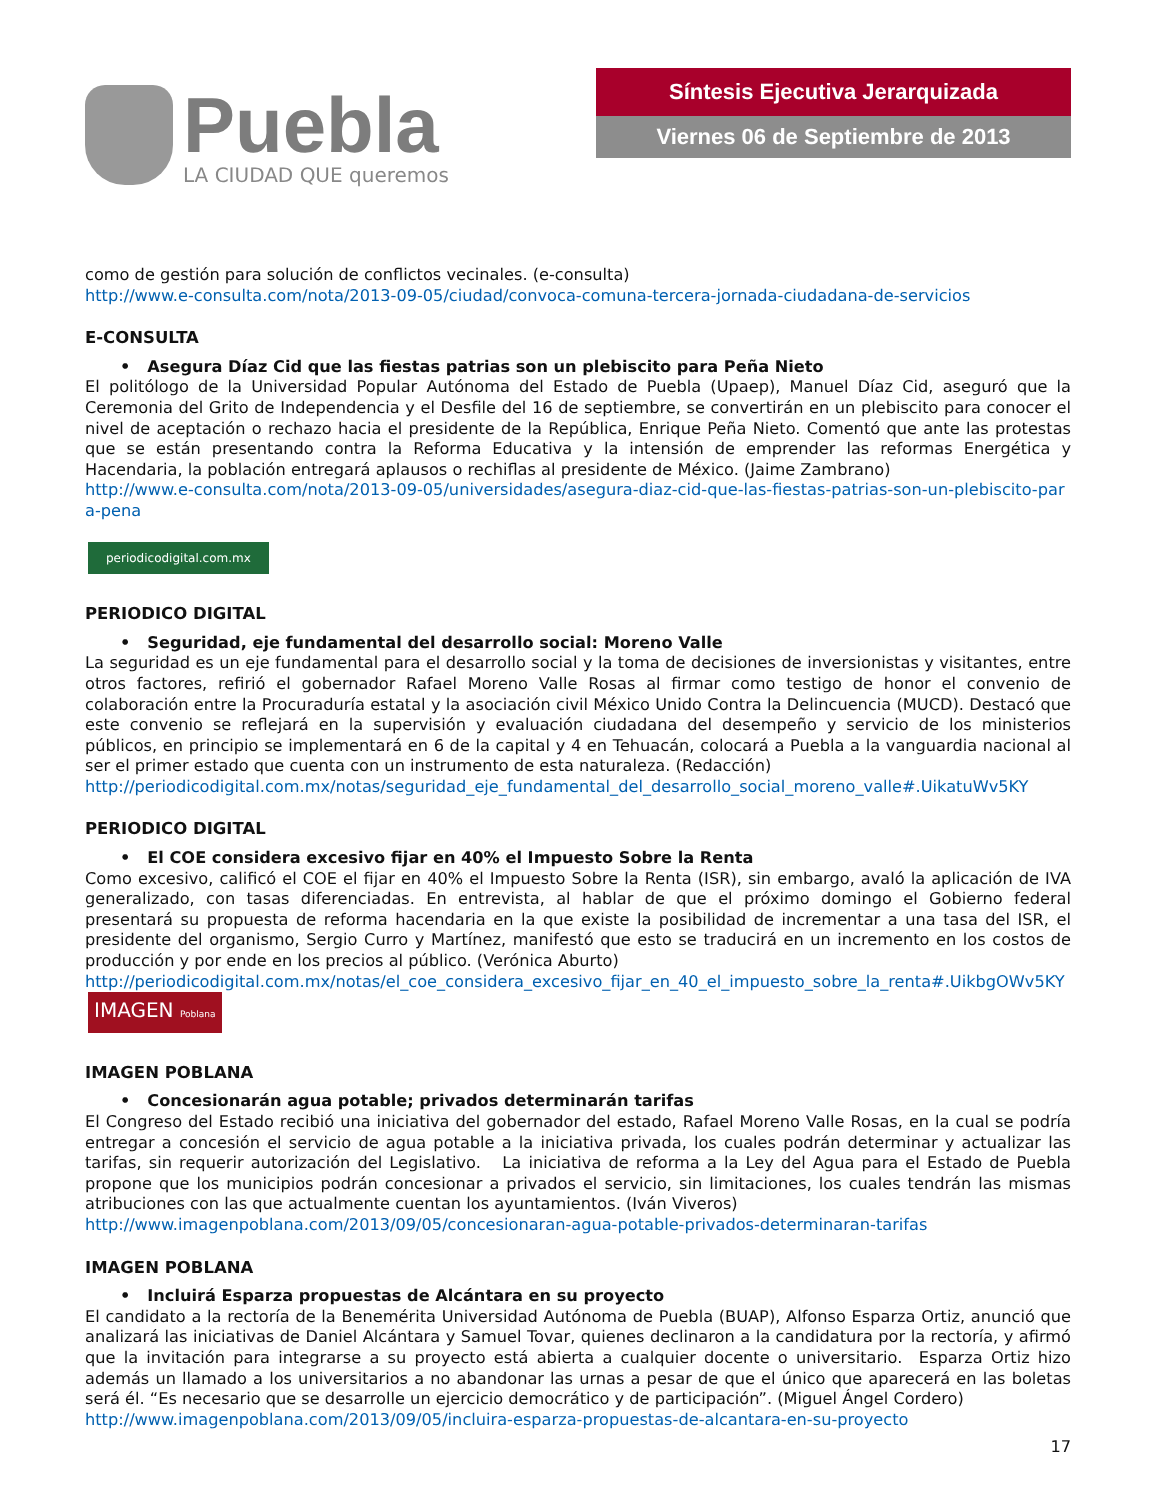Puebla
LA CIUDAD QUE queremos
Síntesis Ejecutiva Jerarquizada
Viernes 06 de Septiembre de 2013
como de gestión para solución de conflictos vecinales. (e-consulta)
http://www.e-consulta.com/nota/2013-09-05/ciudad/convoca-comuna-tercera-jornada-ciudadana-de-servicios
E-CONSULTA
• Asegura Díaz Cid que las fiestas patrias son un plebiscito para Peña Nieto
El politólogo de la Universidad Popular Autónoma del Estado de Puebla (Upaep), Manuel Díaz Cid, aseguró que la Ceremonia del Grito de Independencia y el Desfile del 16 de septiembre, se convertirán en un plebiscito para conocer el nivel de aceptación o rechazo hacia el presidente de la República, Enrique Peña Nieto. Comentó que ante las protestas que se están presentando contra la Reforma Educativa y la intensión de emprender las reformas Energética y Hacendaria, la población entregará aplausos o rechiflas al presidente de México. (Jaime Zambrano)
http://www.e-consulta.com/nota/2013-09-05/universidades/asegura-diaz-cid-que-las-fiestas-patrias-son-un-plebiscito-para-pena
periodicodigital.com.mx
PERIODICO DIGITAL
• Seguridad, eje fundamental del desarrollo social: Moreno Valle
La seguridad es un eje fundamental para el desarrollo social y la toma de decisiones de inversionistas y visitantes, entre otros factores, refirió el gobernador Rafael Moreno Valle Rosas al firmar como testigo de honor el convenio de colaboración entre la Procuraduría estatal y la asociación civil México Unido Contra la Delincuencia (MUCD). Destacó que este convenio se reflejará en la supervisión y evaluación ciudadana del desempeño y servicio de los ministerios públicos, en principio se implementará en 6 de la capital y 4 en Tehuacán, colocará a Puebla a la vanguardia nacional al ser el primer estado que cuenta con un instrumento de esta naturaleza. (Redacción)
http://periodicodigital.com.mx/notas/seguridad_eje_fundamental_del_desarrollo_social_moreno_valle#.UikatuWv5KY
PERIODICO DIGITAL
• El COE considera excesivo fijar en 40% el Impuesto Sobre la Renta
Como excesivo, calificó el COE el fijar en 40% el Impuesto Sobre la Renta (ISR), sin embargo, avaló la aplicación de IVA generalizado, con tasas diferenciadas. En entrevista, al hablar de que el próximo domingo el Gobierno federal presentará su propuesta de reforma hacendaria en la que existe la posibilidad de incrementar a una tasa del ISR, el presidente del organismo, Sergio Curro y Martínez, manifestó que esto se traducirá en un incremento en los costos de producción y por ende en los precios al público. (Verónica Aburto)
http://periodicodigital.com.mx/notas/el_coe_considera_excesivo_fijar_en_40_el_impuesto_sobre_la_renta#.UikbgOWv5KY
IMAGEN Poblana
IMAGEN POBLANA
• Concesionarán agua potable; privados determinarán tarifas
El Congreso del Estado recibió una iniciativa del gobernador del estado, Rafael Moreno Valle Rosas, en la cual se podría entregar a concesión el servicio de agua potable a la iniciativa privada, los cuales podrán determinar y actualizar las tarifas, sin requerir autorización del Legislativo. La iniciativa de reforma a la Ley del Agua para el Estado de Puebla propone que los municipios podrán concesionar a privados el servicio, sin limitaciones, los cuales tendrán las mismas atribuciones con las que actualmente cuentan los ayuntamientos. (Iván Viveros)
http://www.imagenpoblana.com/2013/09/05/concesionaran-agua-potable-privados-determinaran-tarifas
IMAGEN POBLANA
• Incluirá Esparza propuestas de Alcántara en su proyecto
El candidato a la rectoría de la Benemérita Universidad Autónoma de Puebla (BUAP), Alfonso Esparza Ortiz, anunció que analizará las iniciativas de Daniel Alcántara y Samuel Tovar, quienes declinaron a la candidatura por la rectoría, y afirmó que la invitación para integrarse a su proyecto está abierta a cualquier docente o universitario. Esparza Ortiz hizo además un llamado a los universitarios a no abandonar las urnas a pesar de que el único que aparecerá en las boletas será él. “Es necesario que se desarrolle un ejercicio democrático y de participación”. (Miguel Ángel Cordero)
http://www.imagenpoblana.com/2013/09/05/incluira-esparza-propuestas-de-alcantara-en-su-proyecto
17